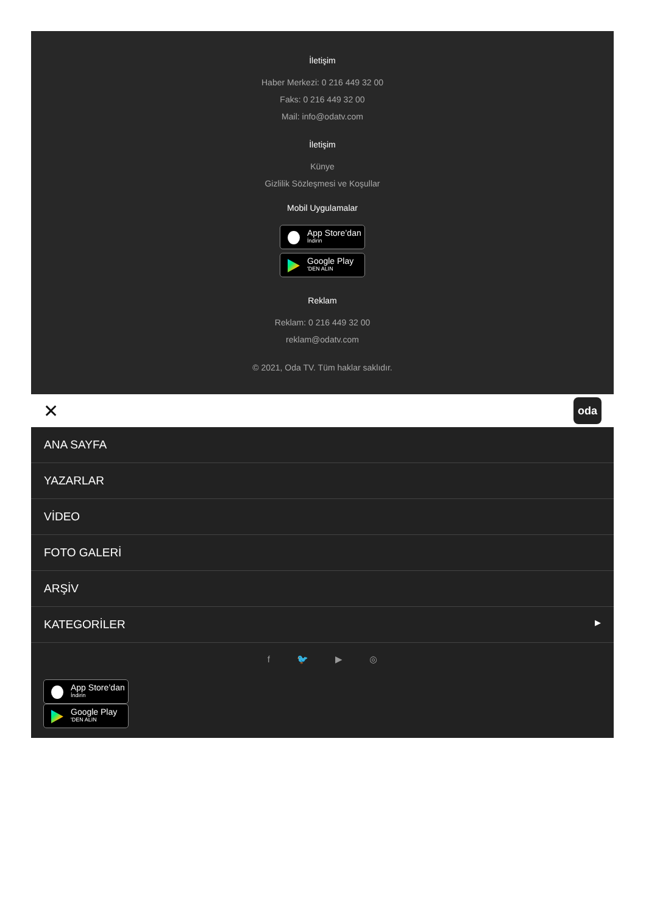İletişim
Haber Merkezi: 0 216 449 32 00
Faks: 0 216 449 32 00
Mail: info@odatv.com
İletişim
Künye
Gizlilik Sözleşmesi ve Koşullar
Mobil Uygulamalar
App Store’dan
İndirin
Google Play
'DEN ALIN
Reklam
Reklam: 0 216 449 32 00
reklam@odatv.com
© 2021, Oda TV. Tüm haklar saklıdır.
✕ oda
ANA SAYFA
YAZARLAR
VİDEO
FOTO GALERİ
ARŞİV
KATEGORİLER ▶
f 🐦 ▶ ◎
App Store’dan
İndirin
Google Play
'DEN ALIN